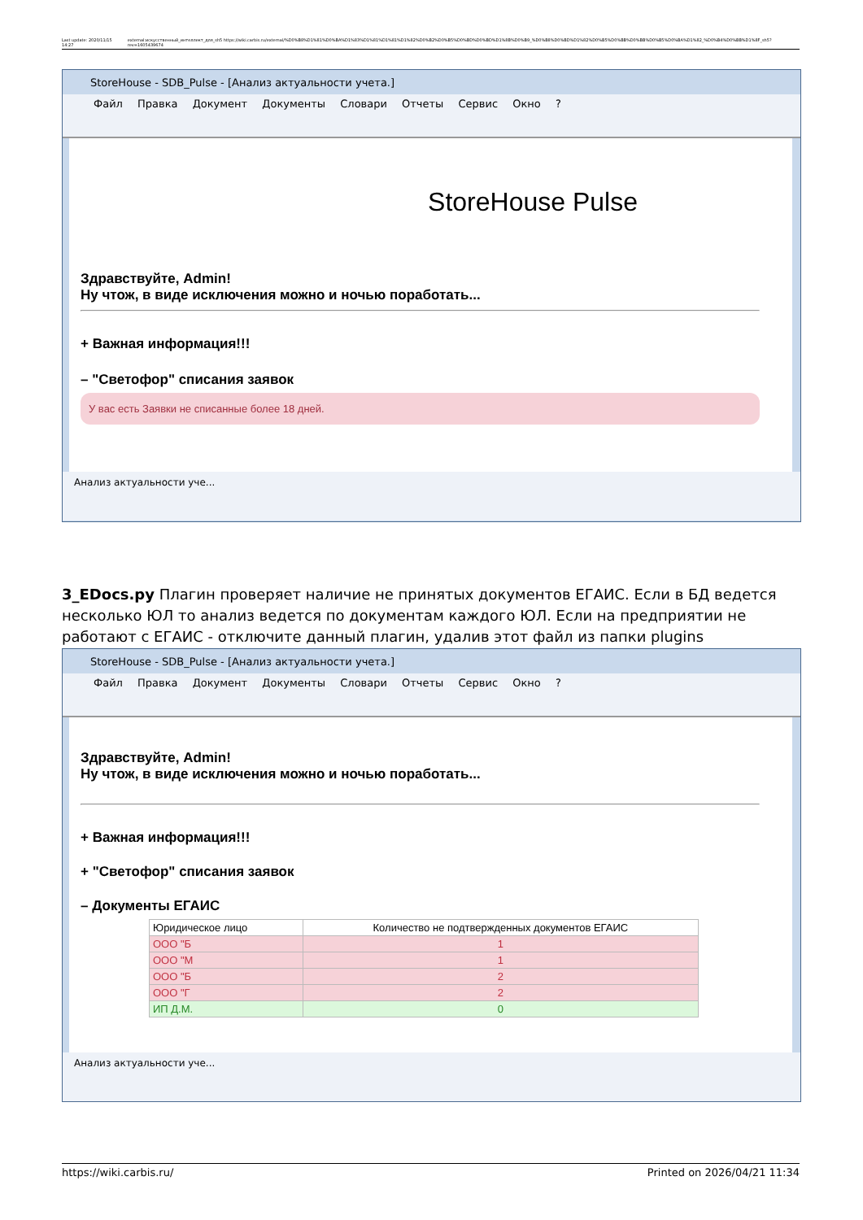Last update: 2020/11/15 14:27 external:искусственный_интеллект_для_sh5 https://wiki.carbis.ru/external/%D0%B8%D1%81%D0%BA%D1%83%D1%81%D1%81%D1%82%D0%B2%D0%B5%D0%BD%D0%BD%D1%8B%D0%B9_%D0%B8%D0%BD%D1%82%D0%B5%D0%BB%D0%BB%D0%B5%D0%BA%D1%82_%D0%B4%D0%BB%D1%8F_sh5?rev=1605439674
StoreHouse - SDB_Pulse - [Анализ актуальности учета.]
Файл Правка Документ Документы Словари Отчеты Сервис Окно ?
StoreHouse Pulse
Здравствуйте, Admin!
Ну чтож, в виде исключения можно и ночью поработать...
+ Важная информация!!!
– "Светофор" списания заявок
У вас есть Заявки не списанные более 18 дней.
Анализ актуальности уче...
3_EDocs.py Плагин проверяет наличие не принятых документов ЕГАИС. Если в БД ведется несколько ЮЛ то анализ ведется по документам каждого ЮЛ. Если на предприятии не работают с ЕГАИС - отключите данный плагин, удалив этот файл из папки plugins
StoreHouse - SDB_Pulse - [Анализ актуальности учета.]
Файл Правка Документ Документы Словари Отчеты Сервис Окно ?
Здравствуйте, Admin!
Ну чтож, в виде исключения можно и ночью поработать...
+ Важная информация!!!
+ "Светофор" списания заявок
– Документы ЕГАИС
| Юридическое лицо | Количество не подтвержденных документов ЕГАИС |
| --- | --- |
| ООО "Б | 1 |
| ООО "М | 1 |
| ООО "Б | 2 |
| ООО "Г | 2 |
| ИП Д.М. | 0 |
Анализ актуальности уче...
https://wiki.carbis.ru/ Printed on 2026/04/21 11:34